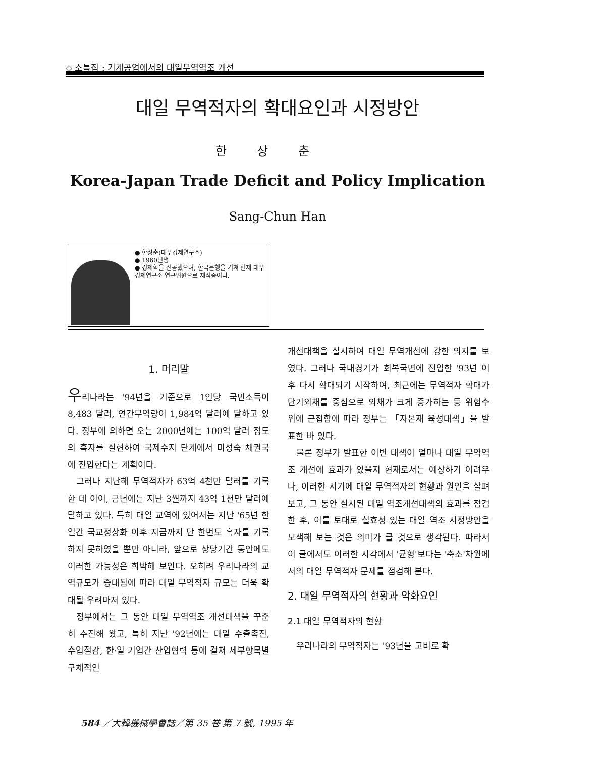◇ 소특집 : 기계공업에서의 대일무역역조 개선
대일 무역적자의 확대요인과 시정방안
한상춘
Korea-Japan Trade Deficit and Policy Implication
Sang-Chun Han
● 한상춘(대우경제연구소)
● 1960년생
● 경제학을 전공했으며, 한국은행을 거쳐 현재 대우경제연구소 연구위원으로 재직중이다.
1. 머리말
우리나라는 '94년을 기준으로 1인당 국민소득이 8,483 달러, 연간무역량이 1,984억 달러에 달하고 있다. 정부에 의하면 오는 2000년에는 100억 달러 정도의 흑자를 실현하여 국제수지 단계에서 미성숙 채권국에 진입한다는 계획이다.
그러나 지난해 무역적자가 63억 4천만 달러를 기록한 데 이어, 금년에는 지난 3월까지 43억 1천만 달러에 달하고 있다. 특히 대일 교역에 있어서는 지난 '65년 한일간 국교정상화 이후 지금까지 단 한번도 흑자를 기록하지 못하였을 뿐만 아니라, 앞으로 상당기간 동안에도 이러한 가능성은 희박해 보인다. 오히려 우리나라의 교역규모가 증대됨에 따라 대일 무역적자 규모는 더욱 확대될 우려마저 있다.
정부에서는 그 동안 대일 무역역조 개선대책을 꾸준히 추진해 왔고, 특히 지난 '92년에는 대일 수출촉진, 수입절감, 한·일 기업간 산업협력 등에 걸쳐 세부항목별 구체적인
개선대책을 실시하여 대일 무역개선에 강한 의지를 보였다. 그러나 국내경기가 회복국면에 진입한 '93년 이후 다시 확대되기 시작하여, 최근에는 무역적자 확대가 단기외채를 중심으로 외채가 크게 증가하는 등 위험수위에 근접함에 따라 정부는 「자본재 육성대책」을 발표한 바 있다.
물론 정부가 발표한 이번 대책이 얼마나 대일 무역역조 개선에 효과가 있을지 현재로서는 예상하기 어려우나, 이러한 시기에 대일 무역적자의 현황과 원인을 살펴보고, 그 동안 실시된 대일 역조개선대책의 효과를 점검한 후, 이를 토대로 실효성 있는 대일 역조 시정방안을 모색해 보는 것은 의미가 클 것으로 생각된다. 따라서 이 글에서도 이러한 시각에서 '균형'보다는 '축소'차원에서의 대일 무역적자 문제를 점검해 본다.
2. 대일 무역적자의 현황과 악화요인
2.1 대일 무역적자의 현황
우리나라의 무역적자는 '93년을 고비로 확
584 ／大韓機械學會誌／第 35 卷 第 7 號, 1995 年